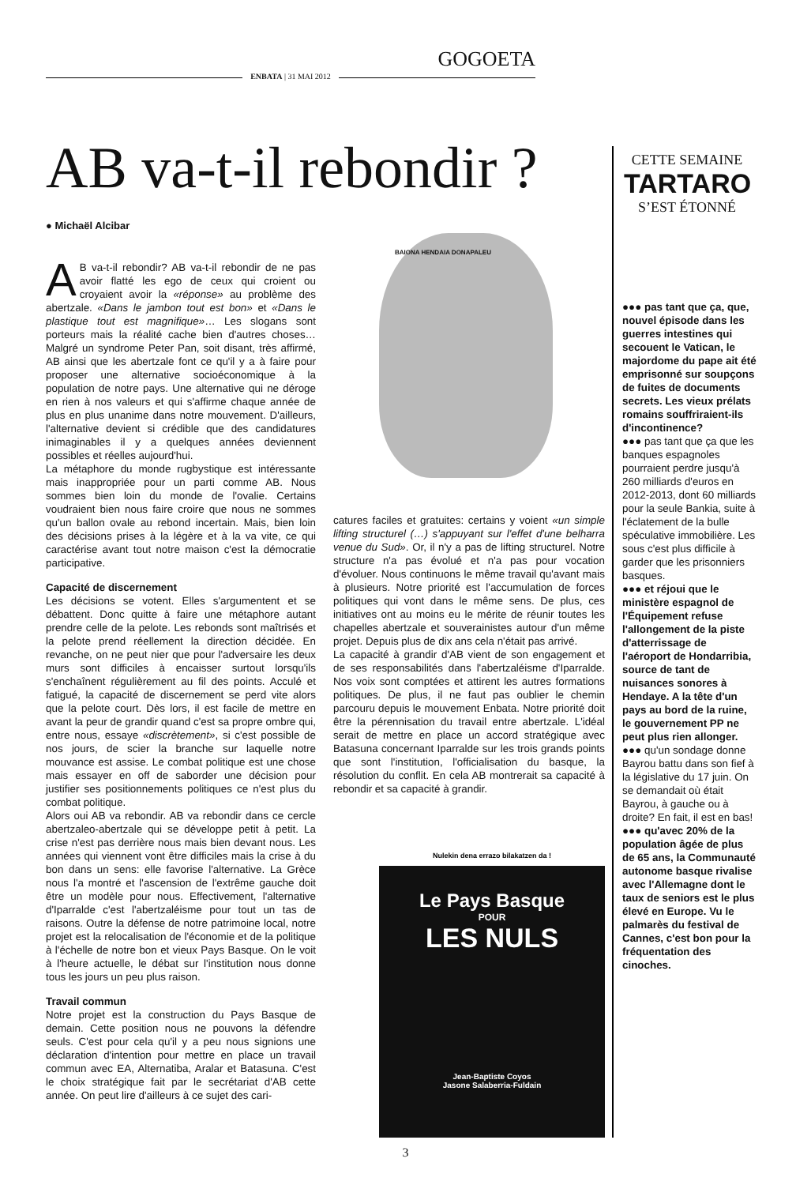GOGOETA
ENBATA | 31 MAI 2012
CETTE SEMAINE
TARTARO
S’EST ÉTONNÉ
AB va-t-il rebondir ?
● Michaël Alcibar
BAIONA HENDAIA DONAPALEU
AB va-t-il rebondir? AB va-t-il rebondir de ne pas avoir flatté les ego de ceux qui croient ou croyaient avoir la «réponse» au problème des abertzale. «Dans le jambon tout est bon» et «Dans le plastique tout est magnifique»… Les slogans sont porteurs mais la réalité cache bien d'autres choses… Malgré un syndrome Peter Pan, soit disant, très affirmé, AB ainsi que les abertzale font ce qu'il y a à faire pour proposer une alternative socioéconomique à la population de notre pays. Une alternative qui ne déroge en rien à nos valeurs et qui s'affirme chaque année de plus en plus unanime dans notre mouvement. D'ailleurs, l'alternative devient si crédible que des candidatures inimaginables il y a quelques années deviennent possibles et réelles aujourd'hui.
La métaphore du monde rugbystique est intéressante mais inappropriée pour un parti comme AB. Nous sommes bien loin du monde de l'ovalie. Certains voudraient bien nous faire croire que nous ne sommes qu'un ballon ovale au rebond incertain. Mais, bien loin des décisions prises à la légère et à la va vite, ce qui caractérise avant tout notre maison c'est la démocratie participative.
Capacité de discernement
Les décisions se votent. Elles s'argumentent et se débattent. Donc quitte à faire une métaphore autant prendre celle de la pelote. Les rebonds sont maîtrisés et la pelote prend réellement la direction décidée. En revanche, on ne peut nier que pour l'adversaire les deux murs sont difficiles à encaisser surtout lorsqu'ils s'enchaînent régulièrement au fil des points. Acculé et fatigué, la capacité de discernement se perd vite alors que la pelote court. Dès lors, il est facile de mettre en avant la peur de grandir quand c'est sa propre ombre qui, entre nous, essaye «discrètement», si c'est possible de nos jours, de scier la branche sur laquelle notre mouvance est assise. Le combat politique est une chose mais essayer en off de saborder une décision pour justifier ses positionnements politiques ce n'est plus du combat politique.
Alors oui AB va rebondir. AB va rebondir dans ce cercle abertzaleo-abertzale qui se développe petit à petit. La crise n'est pas derrière nous mais bien devant nous. Les années qui viennent vont être difficiles mais la crise à du bon dans un sens: elle favorise l'alternative. La Grèce nous l'a montré et l'ascension de l'extrême gauche doit être un modèle pour nous. Effectivement, l'alternative d'Iparralde c'est l'abertzaléisme pour tout un tas de raisons. Outre la défense de notre patrimoine local, notre projet est la relocalisation de l'économie et de la politique à l'échelle de notre bon et vieux Pays Basque. On le voit à l'heure actuelle, le débat sur l'institution nous donne tous les jours un peu plus raison.
Travail commun
Notre projet est la construction du Pays Basque de demain. Cette position nous ne pouvons la défendre seuls. C'est pour cela qu'il y a peu nous signions une déclaration d'intention pour mettre en place un travail commun avec EA, Alternatiba, Aralar et Batasuna. C'est le choix stratégique fait par le secrétariat d'AB cette année. On peut lire d'ailleurs à ce sujet des cari-
catures faciles et gratuites: certains y voient «un simple lifting structurel (…) s'appuyant sur l'effet d'une belharra venue du Sud». Or, il n'y a pas de lifting structurel. Notre structure n'a pas évolué et n'a pas pour vocation d'évoluer. Nous continuons le même travail qu'avant mais à plusieurs. Notre priorité est l'accumulation de forces politiques qui vont dans le même sens. De plus, ces initiatives ont au moins eu le mérite de réunir toutes les chapelles abertzale et souverainistes autour d'un même projet. Depuis plus de dix ans cela n'était pas arrivé.
La capacité à grandir d'AB vient de son engagement et de ses responsabilités dans l'abertzaléisme d'Iparralde. Nos voix sont comptées et attirent les autres formations politiques. De plus, il ne faut pas oublier le chemin parcouru depuis le mouvement Enbata. Notre priorité doit être la pérennisation du travail entre abertzale. L'idéal serait de mettre en place un accord stratégique avec Batasuna concernant Iparralde sur les trois grands points que sont l'institution, l'officialisation du basque, la résolution du conflit. En cela AB montrerait sa capacité à rebondir et sa capacité à grandir.
Nulekin dena errazo bilakatzen da !
Le Pays Basque
POUR
LES NULS
Jean-Baptiste Coyos
Jasone Salaberria-Fuldain
●●● pas tant que ça, que, nouvel épisode dans les guerres intestines qui secouent le Vatican, le majordome du pape ait été emprisonné sur soupçons de fuites de documents secrets. Les vieux prélats romains souffriraient-ils d'incontinence?
●●● pas tant que ça que les banques espagnoles pourraient perdre jusqu'à 260 milliards d'euros en 2012-2013, dont 60 milliards pour la seule Bankia, suite à l'éclatement de la bulle spéculative immobilière. Les sous c'est plus difficile à garder que les prisonniers basques.
●●● et réjoui que le ministère espagnol de l'Équipement refuse l'allongement de la piste d'atterrissage de l'aéroport de Hondarribia, source de tant de nuisances sonores à Hendaye. A la tête d'un pays au bord de la ruine, le gouvernement PP ne peut plus rien allonger.
●●● qu'un sondage donne Bayrou battu dans son fief à la législative du 17 juin. On se demandait où était Bayrou, à gauche ou à droite? En fait, il est en bas!
●●● qu'avec 20% de la population âgée de plus de 65 ans, la Communauté autonome basque rivalise avec l'Allemagne dont le taux de seniors est le plus élevé en Europe. Vu le palmarès du festival de Cannes, c'est bon pour la fréquentation des cinoches.
3